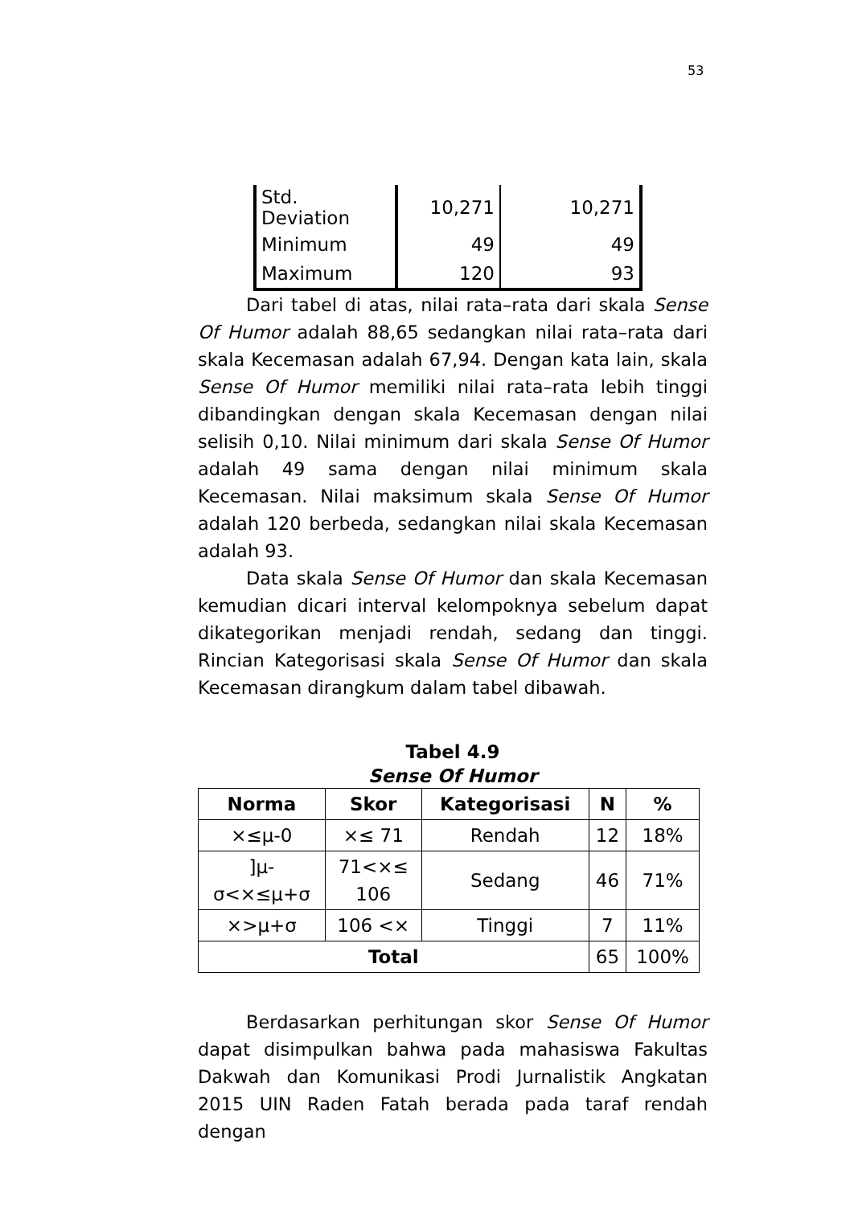53
| Std. Deviation | 10,271 | 10,271 |
| Minimum | 49 | 49 |
| Maximum | 120 | 93 |
Dari tabel di atas, nilai rata–rata dari skala Sense Of Humor adalah 88,65 sedangkan nilai rata–rata dari skala Kecemasan adalah 67,94. Dengan kata lain, skala Sense Of Humor memiliki nilai rata–rata lebih tinggi dibandingkan dengan skala Kecemasan dengan nilai selisih 0,10. Nilai minimum dari skala Sense Of Humor adalah 49 sama dengan nilai minimum skala Kecemasan. Nilai maksimum skala Sense Of Humor adalah 120 berbeda, sedangkan nilai skala Kecemasan adalah 93.
Data skala Sense Of Humor dan skala Kecemasan kemudian dicari interval kelompoknya sebelum dapat dikategorikan menjadi rendah, sedang dan tinggi. Rincian Kategorisasi skala Sense Of Humor dan skala Kecemasan dirangkum dalam tabel dibawah.
Tabel 4.9
Sense Of Humor
| Norma | Skor | Kategorisasi | N | % |
| --- | --- | --- | --- | --- |
| ×≤μ-0 | ×≤ 71 | Rendah | 12 | 18% |
| ]μ- σ<×≤μ+σ | 71<×≤ 106 | Sedang | 46 | 71% |
| ×>μ+σ | 106 <× | Tinggi | 7 | 11% |
| Total | | | 65 | 100% |
Berdasarkan perhitungan skor Sense Of Humor dapat disimpulkan bahwa pada mahasiswa Fakultas Dakwah dan Komunikasi Prodi Jurnalistik Angkatan 2015 UIN Raden Fatah berada pada taraf rendah dengan